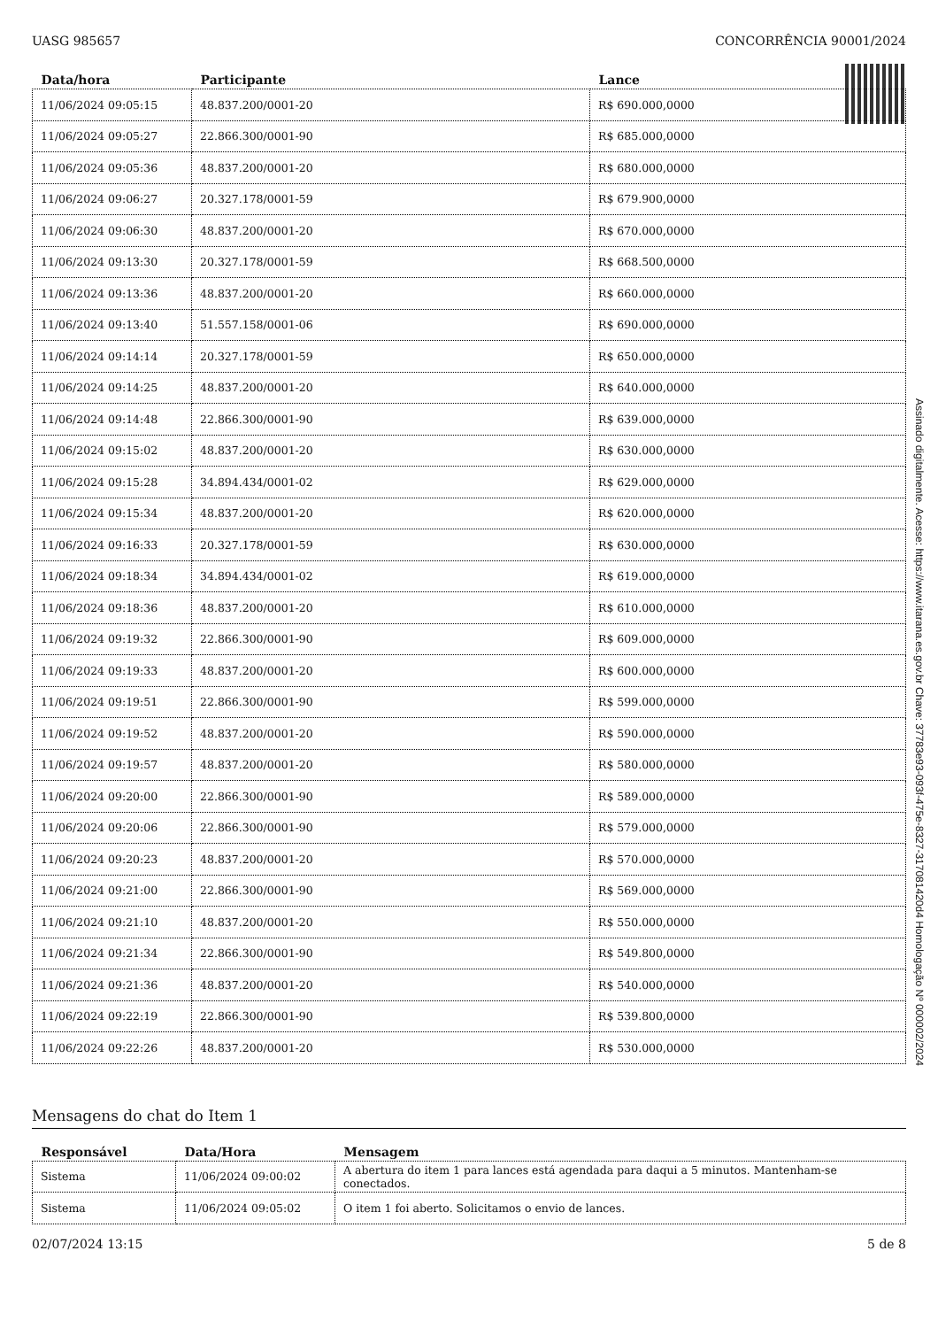UASG 985657 CONCORRÊNCIA 90001/2024
| Data/hora | Participante | Lance |
| --- | --- | --- |
| 11/06/2024 09:05:15 | 48.837.200/0001-20 | R$ 690.000,0000 |
| 11/06/2024 09:05:27 | 22.866.300/0001-90 | R$ 685.000,0000 |
| 11/06/2024 09:05:36 | 48.837.200/0001-20 | R$ 680.000,0000 |
| 11/06/2024 09:06:27 | 20.327.178/0001-59 | R$ 679.900,0000 |
| 11/06/2024 09:06:30 | 48.837.200/0001-20 | R$ 670.000,0000 |
| 11/06/2024 09:13:30 | 20.327.178/0001-59 | R$ 668.500,0000 |
| 11/06/2024 09:13:36 | 48.837.200/0001-20 | R$ 660.000,0000 |
| 11/06/2024 09:13:40 | 51.557.158/0001-06 | R$ 690.000,0000 |
| 11/06/2024 09:14:14 | 20.327.178/0001-59 | R$ 650.000,0000 |
| 11/06/2024 09:14:25 | 48.837.200/0001-20 | R$ 640.000,0000 |
| 11/06/2024 09:14:48 | 22.866.300/0001-90 | R$ 639.000,0000 |
| 11/06/2024 09:15:02 | 48.837.200/0001-20 | R$ 630.000,0000 |
| 11/06/2024 09:15:28 | 34.894.434/0001-02 | R$ 629.000,0000 |
| 11/06/2024 09:15:34 | 48.837.200/0001-20 | R$ 620.000,0000 |
| 11/06/2024 09:16:33 | 20.327.178/0001-59 | R$ 630.000,0000 |
| 11/06/2024 09:18:34 | 34.894.434/0001-02 | R$ 619.000,0000 |
| 11/06/2024 09:18:36 | 48.837.200/0001-20 | R$ 610.000,0000 |
| 11/06/2024 09:19:32 | 22.866.300/0001-90 | R$ 609.000,0000 |
| 11/06/2024 09:19:33 | 48.837.200/0001-20 | R$ 600.000,0000 |
| 11/06/2024 09:19:51 | 22.866.300/0001-90 | R$ 599.000,0000 |
| 11/06/2024 09:19:52 | 48.837.200/0001-20 | R$ 590.000,0000 |
| 11/06/2024 09:19:57 | 48.837.200/0001-20 | R$ 580.000,0000 |
| 11/06/2024 09:20:00 | 22.866.300/0001-90 | R$ 589.000,0000 |
| 11/06/2024 09:20:06 | 22.866.300/0001-90 | R$ 579.000,0000 |
| 11/06/2024 09:20:23 | 48.837.200/0001-20 | R$ 570.000,0000 |
| 11/06/2024 09:21:00 | 22.866.300/0001-90 | R$ 569.000,0000 |
| 11/06/2024 09:21:10 | 48.837.200/0001-20 | R$ 550.000,0000 |
| 11/06/2024 09:21:34 | 22.866.300/0001-90 | R$ 549.800,0000 |
| 11/06/2024 09:21:36 | 48.837.200/0001-20 | R$ 540.000,0000 |
| 11/06/2024 09:22:19 | 22.866.300/0001-90 | R$ 539.800,0000 |
| 11/06/2024 09:22:26 | 48.837.200/0001-20 | R$ 530.000,0000 |
Mensagens do chat do Item 1
| Responsável | Data/Hora | Mensagem |
| --- | --- | --- |
| Sistema | 11/06/2024 09:00:02 | A abertura do item 1 para lances está agendada para daqui a 5 minutos. Mantenham-se conectados. |
| Sistema | 11/06/2024 09:05:02 | O item 1 foi aberto. Solicitamos o envio de lances. |
02/07/2024 13:15 5 de 8
Assinado digitalmente. Acesse: https://www.itarana.es.gov.br Chave: 37783e93-093f-475e-8327-317081420d4 Homologação Nº 000002/2024